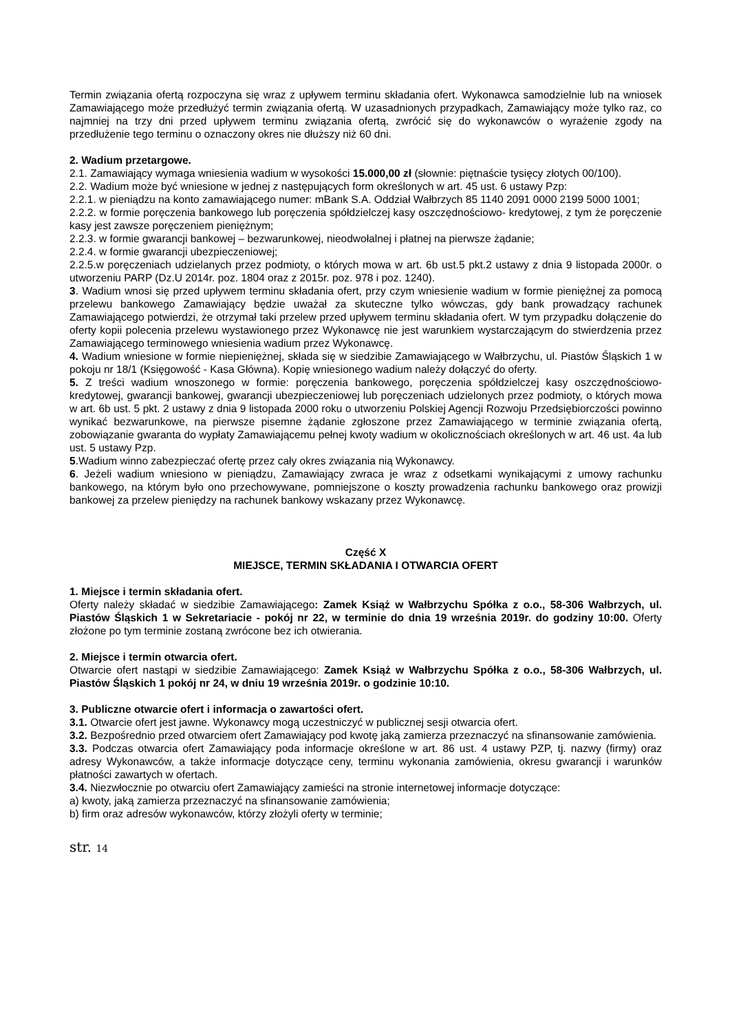Termin związania ofertą rozpoczyna się wraz z upływem terminu składania ofert. Wykonawca samodzielnie lub na wniosek Zamawiającego może przedłużyć termin związania ofertą. W uzasadnionych przypadkach, Zamawiający może tylko raz, co najmniej na trzy dni przed upływem terminu związania ofertą, zwrócić się do wykonawców o wyrażenie zgody na przedłużenie tego terminu o oznaczony okres nie dłuższy niż 60 dni.
2. Wadium przetargowe.
2.1. Zamawiający wymaga wniesienia wadium w wysokości 15.000,00 zł (słownie: piętnaście tysięcy złotych 00/100).
2.2. Wadium może być wniesione w jednej z następujących form określonych w art. 45 ust. 6 ustawy Pzp:
2.2.1. w pieniądzu na konto zamawiającego numer: mBank S.A. Oddział Wałbrzych 85 1140 2091 0000 2199 5000 1001;
2.2.2. w formie poręczenia bankowego lub poręczenia spółdzielczej kasy oszczędnościowo- kredytowej, z tym że poręczenie kasy jest zawsze poręczeniem pieniężnym;
2.2.3. w formie gwarancji bankowej – bezwarunkowej, nieodwołalnej i płatnej na pierwsze żądanie;
2.2.4. w formie gwarancji ubezpieczeniowej;
2.2.5.w poręczeniach udzielanych przez podmioty, o których mowa w art. 6b ust.5 pkt.2 ustawy z dnia 9 listopada 2000r. o utworzeniu PARP (Dz.U 2014r. poz. 1804 oraz z 2015r. poz. 978 i poz. 1240).
3. Wadium wnosi się przed upływem terminu składania ofert, przy czym wniesienie wadium w formie pieniężnej za pomocą przelewu bankowego Zamawiający będzie uważał za skuteczne tylko wówczas, gdy bank prowadzący rachunek Zamawiającego potwierdzi, że otrzymał taki przelew przed upływem terminu składania ofert. W tym przypadku dołączenie do oferty kopii polecenia przelewu wystawionego przez Wykonawcę nie jest warunkiem wystarczającym do stwierdzenia przez Zamawiającego terminowego wniesienia wadium przez Wykonawcę.
4. Wadium wniesione w formie niepieniężnej, składa się w siedzibie Zamawiającego w Wałbrzychu, ul. Piastów Śląskich 1 w pokoju nr 18/1 (Księgowość - Kasa Główna). Kopię wniesionego wadium należy dołączyć do oferty.
5. Z treści wadium wnoszonego w formie: poręczenia bankowego, poręczenia spółdzielczej kasy oszczędnościowo-kredytowej, gwarancji bankowej, gwarancji ubezpieczeniowej lub poręczeniach udzielonych przez podmioty, o których mowa w art. 6b ust. 5 pkt. 2 ustawy z dnia 9 listopada 2000 roku o utworzeniu Polskiej Agencji Rozwoju Przedsiębiorczości powinno wynikać bezwarunkowe, na pierwsze pisemne żądanie zgłoszone przez Zamawiającego w terminie związania ofertą, zobowiązanie gwaranta do wypłaty Zamawiającemu pełnej kwoty wadium w okolicznościach określonych w art. 46 ust. 4a lub ust. 5 ustawy Pzp.
5.Wadium winno zabezpieczać ofertę przez cały okres związania nią Wykonawcy.
6. Jeżeli wadium wniesiono w pieniądzu, Zamawiający zwraca je wraz z odsetkami wynikającymi z umowy rachunku bankowego, na którym było ono przechowywane, pomniejszone o koszty prowadzenia rachunku bankowego oraz prowizji bankowej za przelew pieniędzy na rachunek bankowy wskazany przez Wykonawcę.
Część X
MIEJSCE, TERMIN SKŁADANIA I OTWARCIA OFERT
1. Miejsce i termin składania ofert.
Oferty należy składać w siedzibie Zamawiającego: Zamek Książ w Wałbrzychu Spółka z o.o., 58-306 Wałbrzych, ul. Piastów Śląskich 1 w Sekretariacie - pokój nr 22, w terminie do dnia 19 września 2019r. do godziny 10:00. Oferty złożone po tym terminie zostaną zwrócone bez ich otwierania.
2. Miejsce i termin otwarcia ofert.
Otwarcie ofert nastąpi w siedzibie Zamawiającego: Zamek Książ w Wałbrzychu Spółka z o.o., 58-306 Wałbrzych, ul. Piastów Śląskich 1 pokój nr 24, w dniu 19 września 2019r. o godzinie 10:10.
3. Publiczne otwarcie ofert i informacja o zawartości ofert.
3.1. Otwarcie ofert jest jawne. Wykonawcy mogą uczestniczyć w publicznej sesji otwarcia ofert.
3.2. Bezpośrednio przed otwarciem ofert Zamawiający pod kwotę jaką zamierza przeznaczyć na sfinansowanie zamówienia.
3.3. Podczas otwarcia ofert Zamawiający poda informacje określone w art. 86 ust. 4 ustawy PZP, tj. nazwy (firmy) oraz adresy Wykonawców, a także informacje dotyczące ceny, terminu wykonania zamówienia, okresu gwarancji i warunków płatności zawartych w ofertach.
3.4. Niezwłocznie po otwarciu ofert Zamawiający zamieści na stronie internetowej informacje dotyczące:
a) kwoty, jaką zamierza przeznaczyć na sfinansowanie zamówienia;
b) firm oraz adresów wykonawców, którzy złożyli oferty w terminie;
str. 14